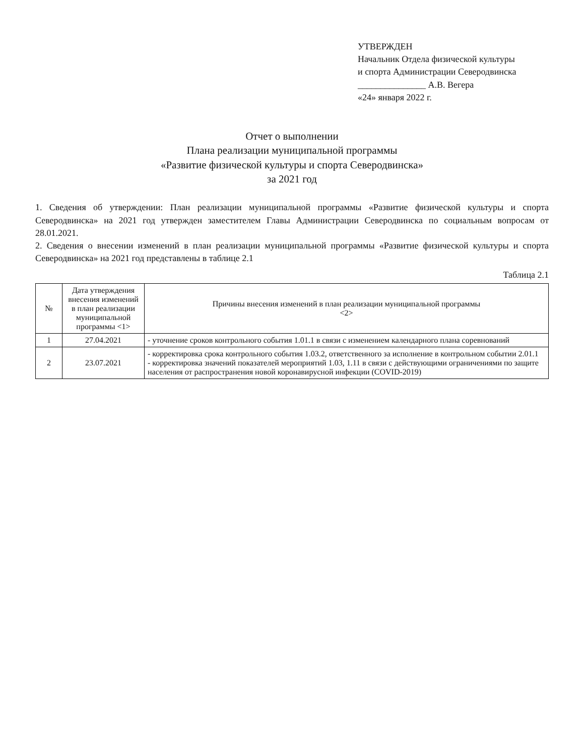УТВЕРЖДЕН
Начальник Отдела физической культуры
и спорта Администрации Северодвинска
_______________ А.В. Вегера
«24» января 2022 г.
Отчет о выполнении
Плана реализации муниципальной программы
«Развитие физической культуры и спорта Северодвинска»
за 2021 год
1. Сведения об утверждении: План реализации муниципальной программы «Развитие физической культуры и спорта Северодвинска» на 2021 год утвержден заместителем Главы Администрации Северодвинска по социальным вопросам от 28.01.2021.
2. Сведения о внесении изменений в план реализации муниципальной программы «Развитие физической культуры и спорта Северодвинска» на 2021 год представлены в таблице 2.1
Таблица 2.1
| № | Дата утверждения внесения изменений в план реализации муниципальной программы <1> | Причины внесения изменений в план реализации муниципальной программы <2> |
| --- | --- | --- |
| 1 | 27.04.2021 | - уточнение сроков контрольного события 1.01.1 в связи с изменением календарного плана соревнований |
| 2 | 23.07.2021 | - корректировка срока контрольного события 1.03.2, ответственного за исполнение в контрольном событии 2.01.1 - корректировка значений показателей мероприятий 1.03, 1.11 в связи с действующими ограничениями по защите населения от распространения новой коронавирусной инфекции (COVID-2019) |